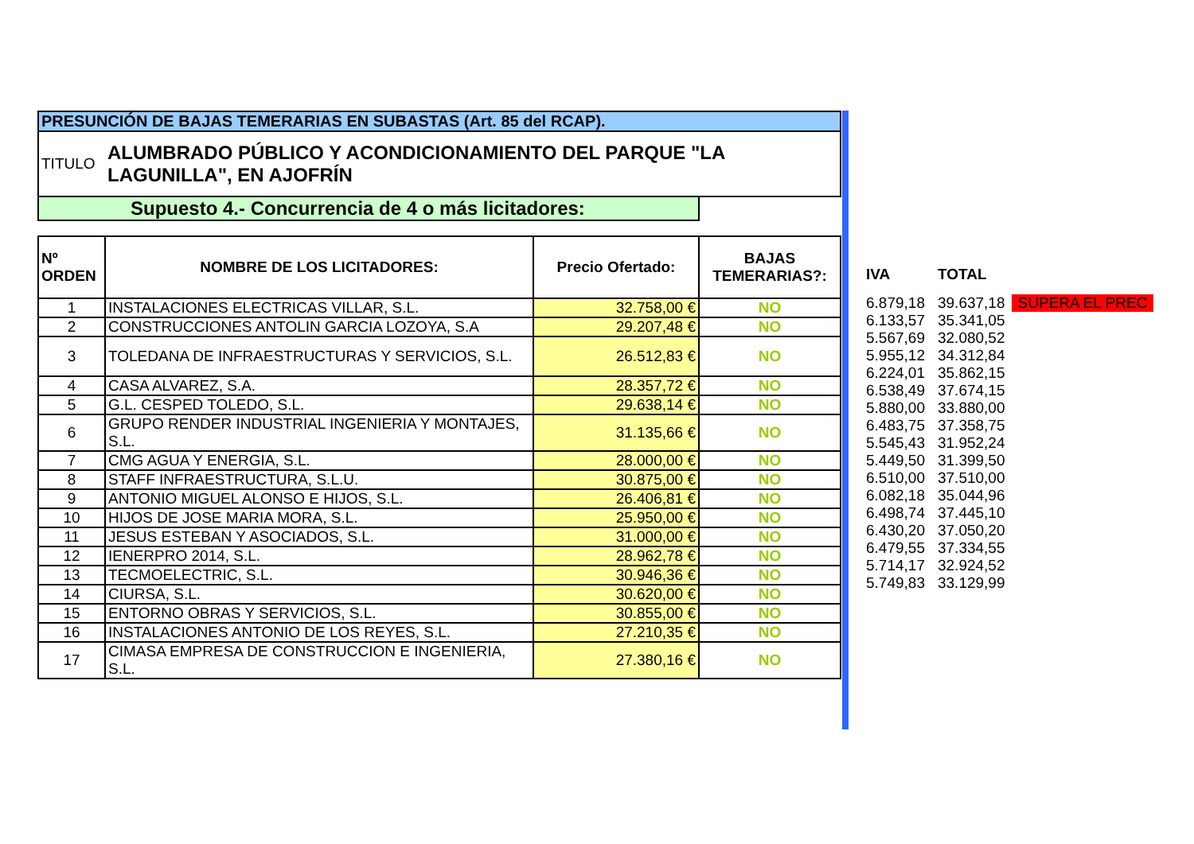| PRESUNCIÓN DE BAJAS TEMERARIAS EN SUBASTAS (Art. 85 del RCAP). | | | |
| TITULO | ALUMBRADO PÚBLICO Y ACONDICIONAMIENTO DEL PARQUE "LA LAGUNILLA", EN AJOFRÍN | | |
| Supuesto 4.- Concurrencia de 4 o más licitadores: | | | |
| Nº ORDEN | NOMBRE DE LOS LICITADORES: | Precio Ofertado: | BAJAS TEMERARIAS?: |
| 1 | INSTALACIONES ELECTRICAS VILLAR, S.L. | 32.758,00 € | NO |
| 2 | CONSTRUCCIONES ANTOLIN GARCIA LOZOYA, S.A | 29.207,48 € | NO |
| 3 | TOLEDANA DE INFRAESTRUCTURAS Y SERVICIOS, S.L. | 26.512,83 € | NO |
| 4 | CASA ALVAREZ, S.A. | 28.357,72 € | NO |
| 5 | G.L. CESPED TOLEDO, S.L. | 29.638,14 € | NO |
| 6 | GRUPO RENDER INDUSTRIAL INGENIERIA Y MONTAJES, S.L. | 31.135,66 € | NO |
| 7 | CMG AGUA Y ENERGIA, S.L. | 28.000,00 € | NO |
| 8 | STAFF INFRAESTRUCTURA, S.L.U. | 30.875,00 € | NO |
| 9 | ANTONIO MIGUEL ALONSO E HIJOS, S.L. | 26.406,81 € | NO |
| 10 | HIJOS DE JOSE MARIA MORA, S.L. | 25.950,00 € | NO |
| 11 | JESUS ESTEBAN Y ASOCIADOS, S.L. | 31.000,00 € | NO |
| 12 | IENERPRO 2014, S.L. | 28.962,78 € | NO |
| 13 | TECMOELECTRIC, S.L. | 30.946,36 € | NO |
| 14 | CIURSA, S.L. | 30.620,00 € | NO |
| 15 | ENTORNO OBRAS Y SERVICIOS, S.L. | 30.855,00 € | NO |
| 16 | INSTALACIONES ANTONIO DE LOS REYES, S.L. | 27.210,35 € | NO |
| 17 | CIMASA EMPRESA DE CONSTRUCCION E INGENIERIA, S.L. | 27.380,16 € | NO |
| IVA | TOTAL | |
| 6.879,18 | 39.637,18 | SUPERA EL PREC |
| 6.133,57 | 35.341,05 | |
| 5.567,69 | 32.080,52 | |
| 5.955,12 | 34.312,84 | |
| 6.224,01 | 35.862,15 | |
| 6.538,49 | 37.674,15 | |
| 5.880,00 | 33.880,00 | |
| 6.483,75 | 37.358,75 | |
| 5.545,43 | 31.952,24 | |
| 5.449,50 | 31.399,50 | |
| 6.510,00 | 37.510,00 | |
| 6.082,18 | 35.044,96 | |
| 6.498,74 | 37.445,10 | |
| 6.430,20 | 37.050,20 | |
| 6.479,55 | 37.334,55 | |
| 5.714,17 | 32.924,52 | |
| 5.749,83 | 33.129,99 | |